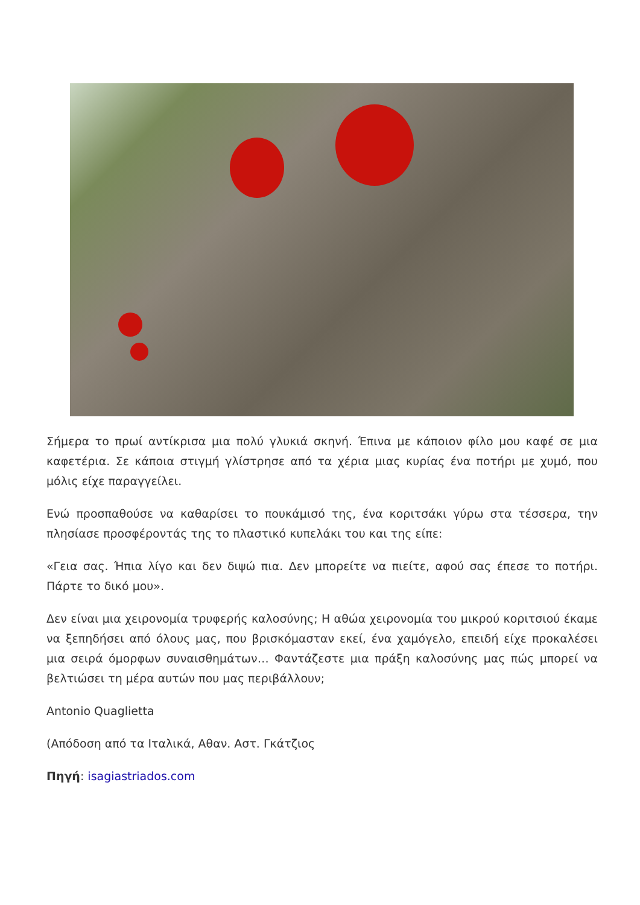Σήμερα το πρωί αντίκρισα μια πολύ γλυκιά σκηνή. Έπινα με κάποιον φίλο μου καφέ σε μια καφετέρια. Σε κάποια στιγμή γλίστρησε από τα χέρια μιας κυρίας ένα ποτήρι με χυμό, που μόλις είχε παραγγείλει.
Ενώ προσπαθούσε να καθαρίσει το πουκάμισό της, ένα κοριτσάκι γύρω στα τέσσερα, την πλησίασε προσφέροντάς της το πλαστικό κυπελάκι του και της είπε:
«Γεια σας. Ήπια λίγο και δεν διψώ πια. Δεν μπορείτε να πιείτε, αφού σας έπεσε το ποτήρι. Πάρτε το δικό μου».
Δεν είναι μια χειρονομία τρυφερής καλοσύνης; Η αθώα χειρονομία του μικρού κοριτσιού έκαμε να ξεπηδήσει από όλους μας, που βρισκόμασταν εκεί, ένα χαμόγελο, επειδή είχε προκαλέσει μια σειρά όμορφων συναισθημάτων… Φαντάζεστε μια πράξη καλοσύνης μας πώς μπορεί να βελτιώσει τη μέρα αυτών που μας περιβάλλουν;
Antonio Quaglietta
(Απόδοση από τα Ιταλικά, Αθαν. Αστ. Γκάτζιος
Πηγή: isagiastriados.com